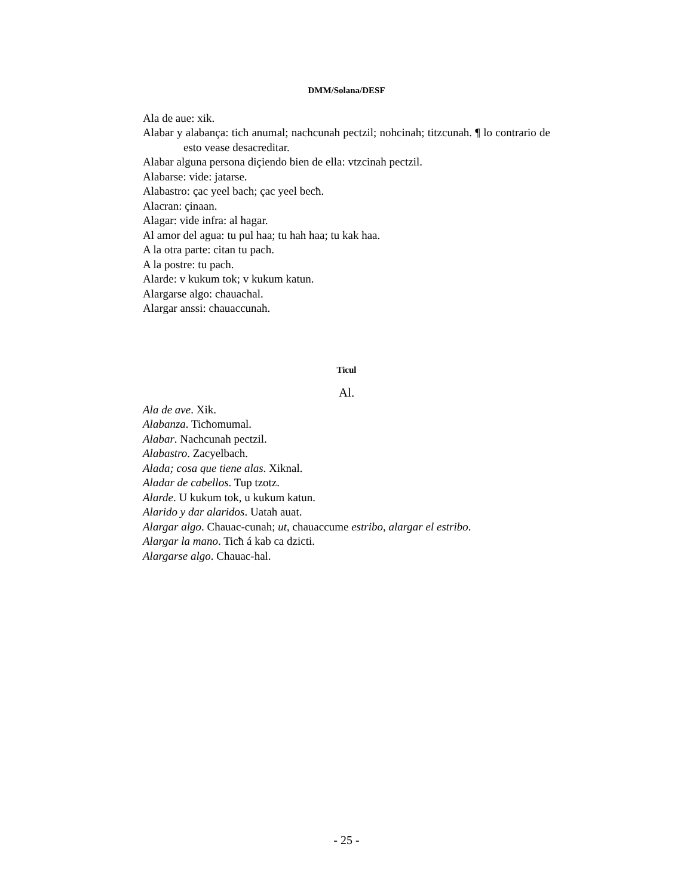DMM/Solana/DESF
Ala de aue: xik.
Alabar y alabança: ticħ anumal; nachcunah pectzil; nohcinah; titzcunah. ¶ lo contrario de esto vease desacreditar.
Alabar alguna persona diçiendo bien de ella: vtzcinah pectzil.
Alabarse: vide: jatarse.
Alabastro: çac yeel bach; çac yeel becħ.
Alacran: çinaan.
Alagar: vide infra: al hagar.
Al amor del agua: tu pul haa; tu hah haa; tu kak haa.
A la otra parte: citan tu pach.
A la postre: tu pach.
Alarde: v kukum tok; v kukum katun.
Alargarse algo: chauachal.
Alargar anssi: chauaccunah.
Ticul
Al.
Ala de ave. Xik.
Alabanza. Ticħomumal.
Alabar. Nachcunah pectzil.
Alabastro. Zacyelbach.
Alada; cosa que tiene alas. Xiknal.
Aladar de cabellos. Tup tzotz.
Alarde. U kukum tok, u kukum katun.
Alarido y dar alaridos. Uatah auat.
Alargar algo. Chauac-cunah; ut, chauaccume estribo, alargar el estribo.
Alargar la mano. Ticħ á kab ca dzicti.
Alargarse algo. Chauac-hal.
- 25 -